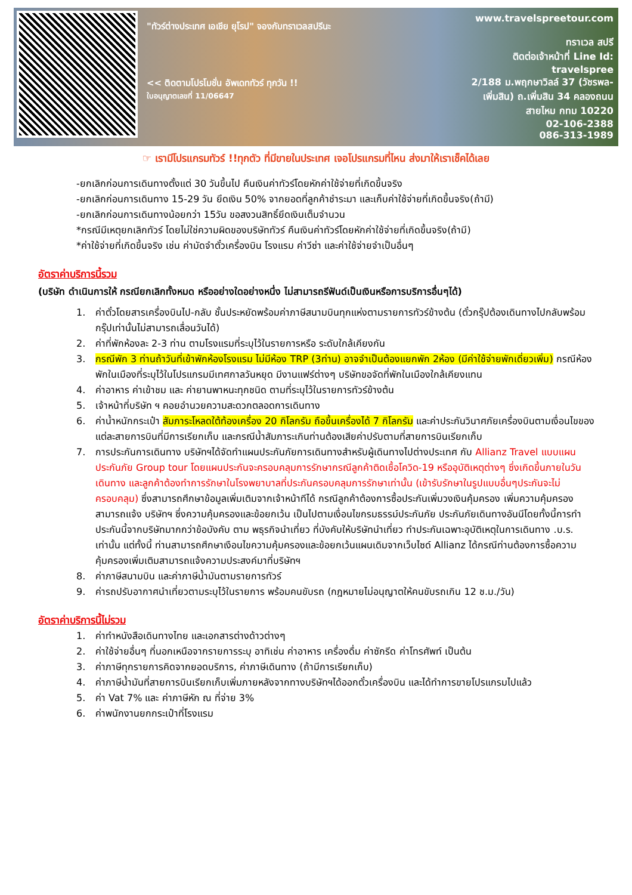"ทัวร์ต่างประเทศ เอเชีย ยุโรป" จองกับทราเวลสปรีนะ
<< ติดตามโปรโมชั่น อัพเดททัวร์ ทุกวัน !!
ใบอนุญาตเลขที่ 11/06647
www.travelspreetour.com
ทราเวล สปรี
ติดต่อเจ้าหน้าที่ Line Id:
travelspree
2/188 ม.พฤกษาวิลล์ 37 (วัชรพล-เพิ่มสิน) ถ.เพิ่มสิน 34 คลองถนน สายไหม กทม 10220
02-106-2388
086-313-1989
☞ เรามีโปรแกรมทัวร์ !!ทุกตัว ที่มีขายในประเทศ เจอโปรแกรมที่ไหน ส่งมาให้เราเช็คได้เลย
-ยกเลิกก่อนการเดินทางตั้งแต่ 30 วันขึ้นไป คืนเงินค่าทัวร์โดยหักค่าใช้จ่ายที่เกิดขึ้นจริง
-ยกเลิกก่อนการเดินทาง 15-29 วัน ยึดเงิน 50% จากยอดที่ลูกค้าชำระมา และเก็บค่าใช้จ่ายที่เกิดขึ้นจริง(ถ้ามี)
-ยกเลิกก่อนการเดินทางน้อยกว่า 15วัน ขอสงวนสิทธิ์ยึดเงินเต็มจำนวน
*กรณีมีเหตุยกเลิกทัวร์ โดยไม่ใช่ความผิดของบริษัททัวร์ คืนเงินค่าทัวร์โดยหักค่าใช้จ่ายที่เกิดขึ้นจริง(ถ้ามี)
*ค่าใช้จ่ายที่เกิดขึ้นจริง เช่น ค่ามัดจำตั๋วเครื่องบิน โรงแรม ค่าวีซ่า และค่าใช้จ่ายจำเป็นอื่นๆ
อัตราค่าบริการนี้รวม
(บริษัท ดำเนินการให้ กรณียกเลิกทั้งหมด หรืออย่างใดอย่างหนึ่ง ไม่สามารถรีฟันด์เป็นเงินหรือการบริการอื่นๆได้)
1. ค่าตั๋วโดยสารเครื่องบินไป-กลับ ชั้นประหยัดพร้อมค่าภาษีสนามบินทุกแห่งตามรายการทัวร์ข้างต้น (ตั๋วกรุ๊ปต้องเดินทางไปกลับพร้อมกรุ๊ปเท่านั้นไม่สามารถเลื่อนวันได้)
2. ค่าที่พักห้องละ 2-3 ท่าน ตามโรงแรมที่ระบุไว้ในรายการหรือ ระดับใกล้เคียงกัน
3. กรณีพัก 3 ท่านถ้าวันที่เข้าพักห้องโรงแรม ไม่มีห้อง TRP (3ท่าน) อาจจำเป็นต้องแยกพัก 2ห้อง (มีค่าใช้จ่ายพักเดี่ยวเพิ่ม) กรณีห้องพักในเมืองที่ระบุไว้ในโปรแกรมมีเทศกาลวันหยุด มีงานแฟร์ต่างๆ บริษัทขอจัดที่พักในเมืองใกล้เคียงแทน
4. ค่าอาหาร ค่าเข้าชม และ ค่ายานพาหนะทุกชนิด ตามที่ระบุไว้ในรายการทัวร์ข้างต้น
5. เจ้าหน้าที่บริษัท ฯ คอยอำนวยความสะดวกตลอดการเดินทาง
6. ค่าน้ำหนักกระเป๋า สัมภาระโหลดใต้ท้องเครื่อง 20 กิโลกรัม ถือขึ้นเครื่องได้ 7 กิโลกรัม และค่าประกันวินาศภัยเครื่องบินตามเงื่อนไขของแต่ละสายการบินที่มีการเรียกเก็บ และกรณีน้ำสัมภาระเกินท่านต้องเสียค่าปรับตามที่สายการบินเรียกเก็บ
7. การประกันการเดินทาง บริษัทฯได้จัดทำแผนประกันภัยการเดินทางสำหรับผู้เดินทางไปต่างประเทศ กับ Allianz Travel แบบแผนประกันภัย Group tour โดยแผนประกันจะครอบคลุมการรักษากรณีลูกค้าติดเชื้อโควิด-19 หรืออุบัติเหตุต่างๆ ซึ่งเกิดขึ้นภายในวันเดินทาง และลูกค้าต้องทำการรักษาในโรงพยาบาลที่ประกันครอบคลุมการรักษาเท่านั้น (เข้ารับรักษาในรูปแบบอื่นๆประกันจะไม่ครอบคลุม) ซึ่งสามารถศึกษาข้อมูลเพิ่มเติมจากเจ้าหน้าทีได้ กรณีลูกค้าต้องการซื้อประกันเพิ่มวงเงินคุ้มครอง เพิ่มความคุ้มครอง สามารถแจ้ง บริษัทฯ ซึ่งความคุ้มครองและข้อยกเว้น เป็นไปตามเงื่อนไขกรมธรรม์ประกันภัย ประกันภัยเดินทางอันนีโดยทั้งนี้การทำประกันนี้จากบริษัทมากกว่าข้อบังคับ ตาม พธุรกิจนำเที่ยว ที่บังคับให้บริษัทนำเที่ยว ทำประกันเฉพาะอุบัติเหตุในการเดินทาง .บ.ร. เท่านั้น แต่ทั้งนี้ ท่านสามารถศึกษาเงือนไขความคุ้มครองและข้อยกเว้นแผนเดิมจากเว็บไซด์ Allianz ได้กรณีท่านต้องการซื้อความคุ้มครองเพิ่มเติมสามารถแจ้งความประสงค์มาที่บริษัทฯ
8. ค่าภาษีสนามบิน และค่าภาษีน้ำมันตามรายการทัวร์
9. ค่ารถปรับอากาศนำเที่ยวตามระบุไว้ในรายการ พร้อมคนขับรถ (กฎหมายไม่อนุญาตให้คนขับรถเกิน 12 ช.ม./วัน)
อัตราค่าบริการนี้ไม่รวม
1. ค่าทำหนังสือเดินทางไทย และเอกสารต่างด้าวต่างๆ
2. ค่าใช้จ่ายอื่นๆ ที่นอกเหนือจากรายการระบุ อาทิเช่น ค่าอาหาร เครื่องดื่ม ค่าซักรีด ค่าโทรศัพท์ เป็นต้น
3. ค่าภาษีทุกรายการคิดจากยอดบริการ, ค่าภาษีเดินทาง (ถ้ามีการเรียกเก็บ)
4. ค่าภาษีน้ำมันที่สายการบินเรียกเก็บเพิ่มภายหลังจากทางบริษัทฯได้ออกตั๋วเครื่องบิน และได้ทำการขายโปรแกรมไปแล้ว
5. ค่า Vat 7% และ ค่าภาษีหัก ณ ที่จ่าย 3%
6. ค่าพนักงานยกกระเป๋าที่โรงแรม